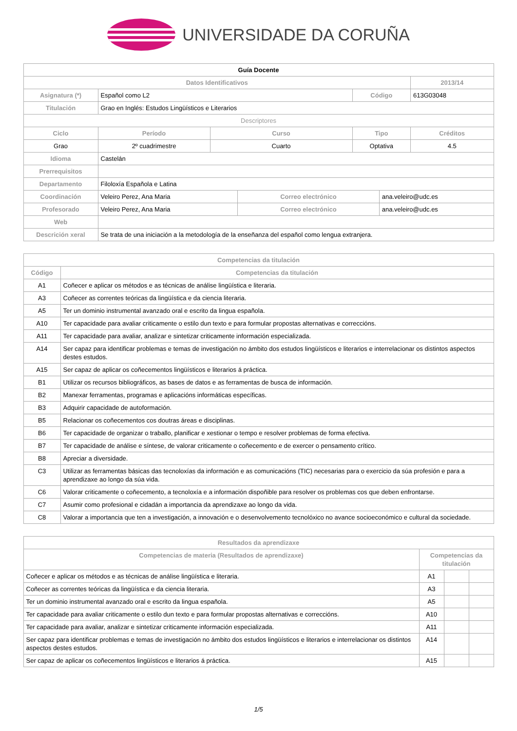UNIVERSIDADE DA CORUÑA
| Guía Docente | | | | | | | |
| Datos Identificativos | | | | | | | 2013/14 |
| Asignatura (*) | Español como L2 | | | | Código | | 613G03048 |
| Titulación | Grao en Inglés: Estudos Lingüísticos e Literarios | | | | | | |
| Descriptores | | | | | | | |
| Ciclo | | Período | Curso | | Tipo | | Créditos |
| Grao | | 2º cuadrimestre | Cuarto | | Optativa | | 4.5 |
| Idioma | Castelán | | | | | | |
| Prerrequisitos | | | | | | | |
| Departamento | Filoloxía Española e Latina | | | | | | |
| Coordinación | Veleiro Perez, Ana Maria | | | Correo electrónico | | ana.veleiro@udc.es | |
| Profesorado | Veleiro Perez, Ana Maria | | | Correo electrónico | | ana.veleiro@udc.es | |
| Web | | | | | | | |
| Descrición xeral | Se trata de una iniciación a la metodología de la enseñanza del español como lengua extranjera. | | | | | | |
| Competencias da titulación | |
| --- | --- |
| Código | Competencias da titulación |
| A1 | Coñecer e aplicar os métodos e as técnicas de análise lingüística e literaria. |
| A3 | Coñecer as correntes teóricas da lingüística e da ciencia literaria. |
| A5 | Ter un dominio instrumental avanzado oral e escrito da lingua española. |
| A10 | Ter capacidade para avaliar criticamente o estilo dun texto e para formular propostas alternativas e correccións. |
| A11 | Ter capacidade para avaliar, analizar e sintetizar criticamente información especializada. |
| A14 | Ser capaz para identificar problemas e temas de investigación no ámbito dos estudos lingüísticos e literarios e interrelacionar os distintos aspectos destes estudos. |
| A15 | Ser capaz de aplicar os coñecementos lingüísticos e literarios á práctica. |
| B1 | Utilizar os recursos bibliográficos, as bases de datos e as ferramentas de busca de información. |
| B2 | Manexar ferramentas, programas e aplicacións informáticas específicas. |
| B3 | Adquirir capacidade de autoformación. |
| B5 | Relacionar os coñecementos cos doutras áreas e disciplinas. |
| B6 | Ter capacidade de organizar o traballo, planificar e xestionar o tempo e resolver problemas de forma efectiva. |
| B7 | Ter capacidade de análise e síntese, de valorar criticamente o coñecemento e de exercer o pensamento crítico. |
| B8 | Apreciar a diversidade. |
| C3 | Utilizar as ferramentas básicas das tecnoloxías da información e as comunicacións (TIC) necesarias para o exercicio da súa profesión e para a aprendizaxe ao longo da súa vida. |
| C6 | Valorar criticamente o coñecemento, a tecnoloxía e a información dispoñible para resolver os problemas cos que deben enfrontarse. |
| C7 | Asumir como profesional e cidadán a importancia da aprendizaxe ao longo da vida. |
| C8 | Valorar a importancia que ten a investigación, a innovación e o desenvolvemento tecnolóxico no avance socioeconómico e cultural da sociedade. |
| Resultados da aprendizaxe | | | |
| --- | --- | --- | --- |
| Competencias de materia (Resultados de aprendizaxe) | Competencias da titulación | | |
| Coñecer e aplicar os métodos e as técnicas de análise lingüística e literaria. | A1 | | |
| Coñecer as correntes teóricas da lingüística e da ciencia literaria. | A3 | | |
| Ter un dominio instrumental avanzado oral e escrito da lingua española. | A5 | | |
| Ter capacidade para avaliar criticamente o estilo dun texto e para formular propostas alternativas e correccións. | A10 | | |
| Ter capacidade para avaliar, analizar e sintetizar criticamente información especializada. | A11 | | |
| Ser capaz para identificar problemas e temas de investigación no ámbito dos estudos lingüísticos e literarios e interrelacionar os distintos aspectos destes estudos. | A14 | | |
| Ser capaz de aplicar os coñecementos lingüísticos e literarios á práctica. | A15 | | |
1/5